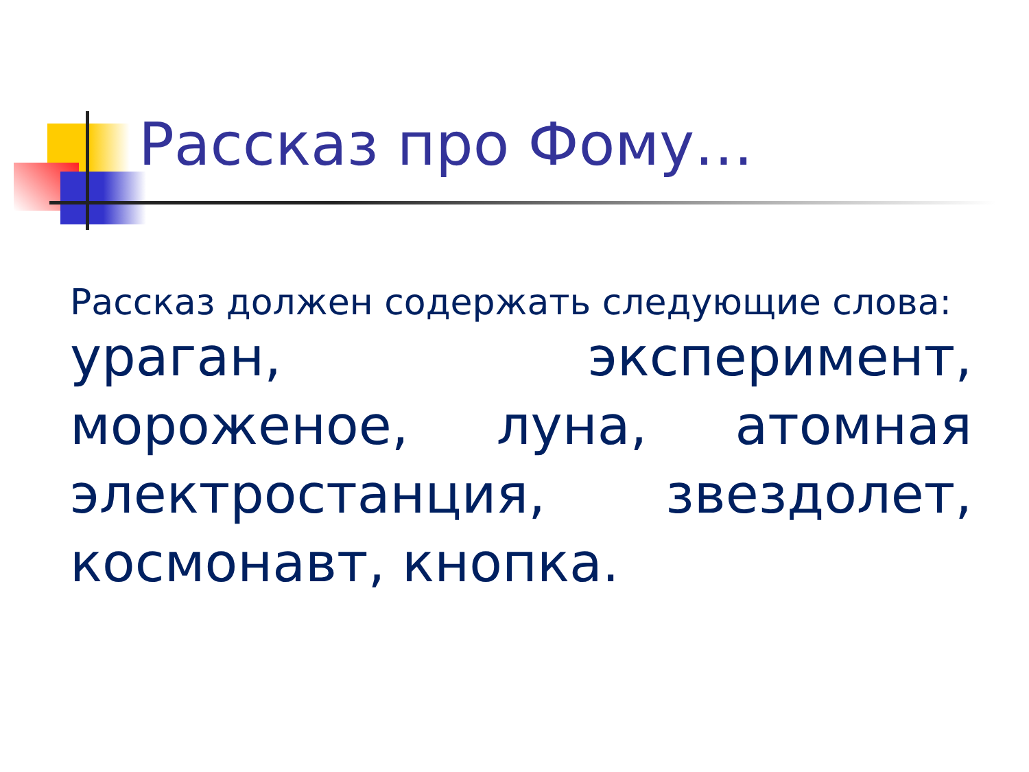Рассказ про Фому…
Рассказ должен содержать следующие слова:
ураган, эксперимент, мороженое, луна, атомная электростанция, звездолет, космонавт, кнопка.